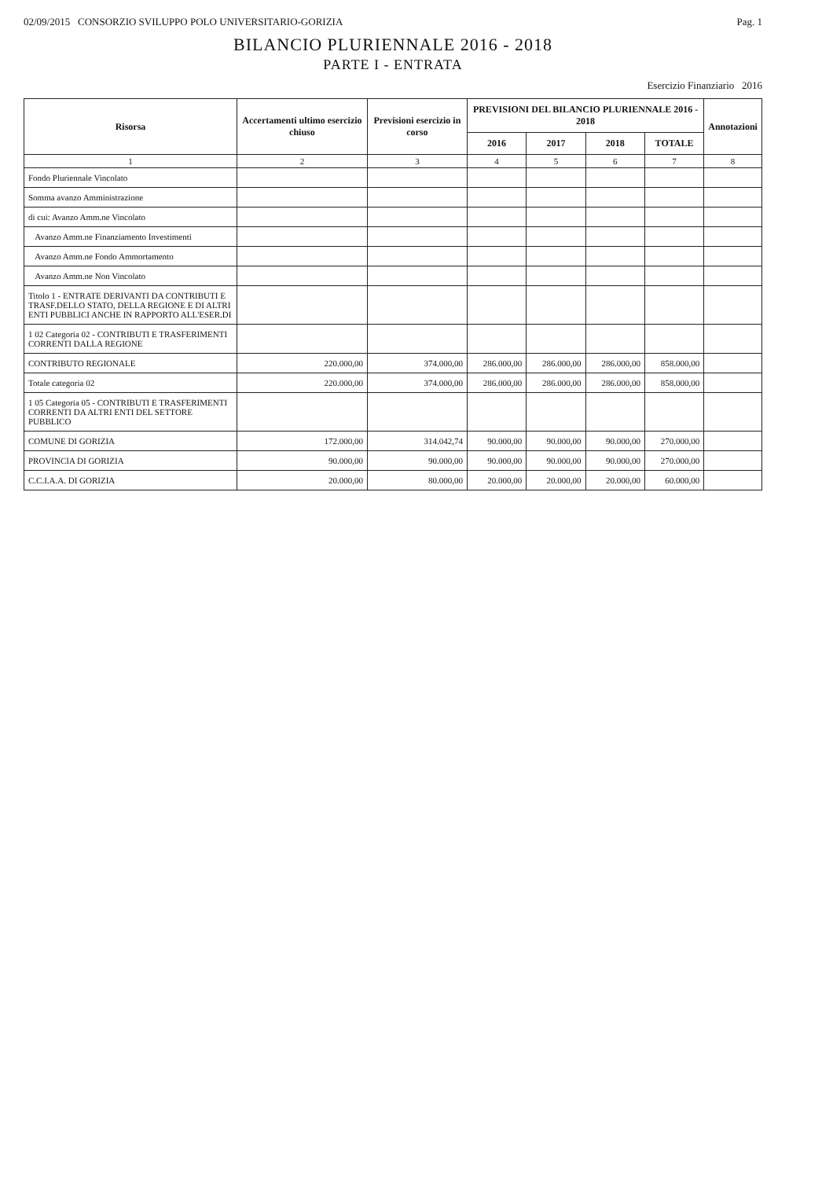02/09/2015 CONSORZIO SVILUPPO POLO UNIVERSITARIO-GORIZIA Pag. 1
BILANCIO PLURIENNALE 2016 - 2018
PARTE I - ENTRATA
Esercizio Finanziario 2016
| Risorsa | Accertamenti ultimo esercizio chiuso | Previsioni esercizio in corso | PREVISIONI DEL BILANCIO PLURIENNALE 2016 - 2018 | | | | Annotazioni |
| --- | --- | --- | --- | --- | --- | --- | --- |
| | | | 2016 | 2017 | 2018 | TOTALE | |
| 1 | 2 | 3 | 4 | 5 | 6 | 7 | 8 |
| Fondo Pluriennale Vincolato | | | | | | | |
| Somma avanzo Amministrazione | | | | | | | |
| di cui: Avanzo Amm.ne Vincolato | | | | | | | |
| Avanzo Amm.ne Finanziamento Investimenti | | | | | | | |
| Avanzo Amm.ne Fondo Ammortamento | | | | | | | |
| Avanzo Amm.ne Non Vincolato | | | | | | | |
| Titolo 1 - ENTRATE DERIVANTI DA CONTRIBUTI E TRASF.DELLO STATO, DELLA REGIONE E DI ALTRI ENTI PUBBLICI ANCHE IN RAPPORTO ALL'ESER.DI | | | | | | | |
| 1 02 Categoria 02 - CONTRIBUTI E TRASFERIMENTI CORRENTI DALLA REGIONE | | | | | | | |
| CONTRIBUTO REGIONALE | 220.000,00 | 374.000,00 | 286.000,00 | 286.000,00 | 286.000,00 | 858.000,00 | |
| Totale categoria 02 | 220.000,00 | 374.000,00 | 286.000,00 | 286.000,00 | 286.000,00 | 858.000,00 | |
| 1 05 Categoria 05 - CONTRIBUTI E TRASFERIMENTI CORRENTI DA ALTRI ENTI DEL SETTORE PUBBLICO | | | | | | | |
| COMUNE DI GORIZIA | 172.000,00 | 314.042,74 | 90.000,00 | 90.000,00 | 90.000,00 | 270.000,00 | |
| PROVINCIA DI GORIZIA | 90.000,00 | 90.000,00 | 90.000,00 | 90.000,00 | 90.000,00 | 270.000,00 | |
| C.C.I.A.A. DI GORIZIA | 20.000,00 | 80.000,00 | 20.000,00 | 20.000,00 | 20.000,00 | 60.000,00 | |